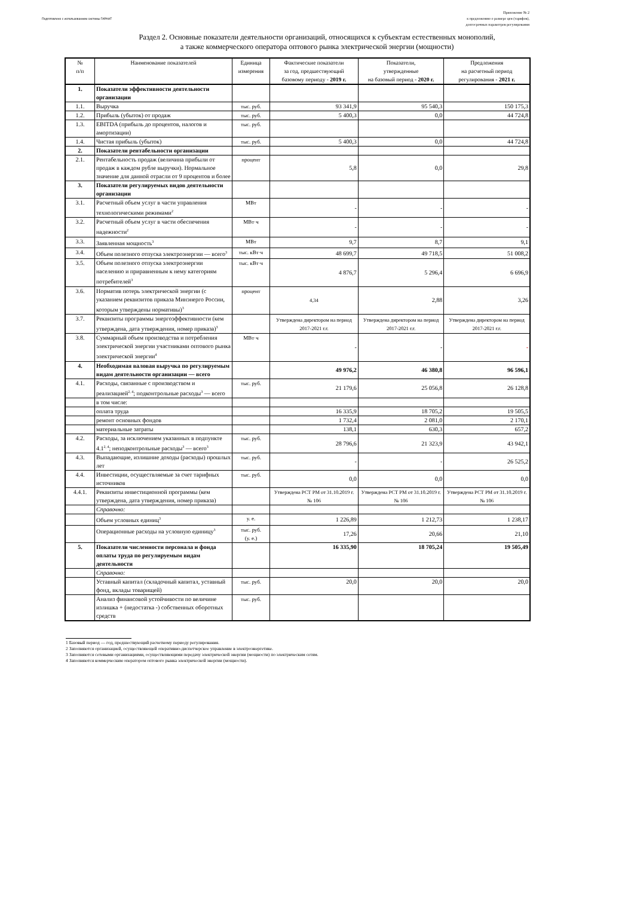Подготовлено с использованием системы ГАРАНТ
Приложение № 2
к предложению о размере цен (тарифов),
долгосрочных параметров регулирования
Раздел 2. Основные показатели деятельности организаций, относящихся к субъектам естественных монополий,
а также коммерческого оператора оптового рынка электрической энергии (мощности)
| № п/п | Наименование показателей | Единица измерения | Фактические показатели за год, предшествующий базовому периоду - 2019 г. | Показатели, утвержденные на базовый период - 2020 г. | Предложения на расчетный период регулирования - 2021 г. |
| --- | --- | --- | --- | --- | --- |
| 1. | Показатели эффективности деятельности организации | | | | |
| 1.1. | Выручка | тыс. руб. | 93 341,9 | 95 540,3 | 150 175,3 |
| 1.2. | Прибыль (убыток) от продаж | тыс. руб. | 5 400,3 | 0,0 | 44 724,8 |
| 1.3. | EBITDA (прибыль до процентов, налогов и амортизации) | тыс. руб. | | | |
| 1.4. | Чистая прибыль (убыток) | тыс. руб. | 5 400,3 | 0,0 | 44 724,8 |
| 2. | Показатели рентабельности организации | | | | |
| 2.1. | Рентабельность продаж (величина прибыли от продаж в каждом рубле выручки). Нормальное значение для данной отрасли от 9 процентов и более | процент | 5,8 | 0,0 | 29,8 |
| 3. | Показатели регулируемых видов деятельности организации | | | | |
| 3.1. | Расчетный объем услуг в части управления технологическими режимами<sup>2</sup> | МВт | - | - | - |
| 3.2. | Расчетный объем услуг в части обеспечения надежности<sup>2</sup> | МВт·ч | - | - | - |
| 3.3. | Заявленная мощность<sup>3</sup> | МВт | 9,7 | 8,7 | 9,1 |
| 3.4. | Объем полезного отпуска электроэнергии — всего<sup>3</sup> | тыс. кВт·ч | 48 699,7 | 49 718,5 | 51 008,2 |
| 3.5. | Объем полезного отпуска электроэнергии населению и приравненным к нему категориям потребителей<sup>3</sup> | тыс. кВт·ч | 4 876,7 | 5 296,4 | 6 696,9 |
| 3.6. | Норматив потерь электрической энергии (с указанием реквизитов приказа Минэнерго России, которым утверждены нормативы)<sup>3</sup> | процент | 4,34 | 2,88 | 3,26 |
| 3.7. | Реквизиты программы энергоэффективности (кем утверждена, дата утверждения, номер приказа)<sup>3</sup> | | Утверждена директором на период 2017-2021 г.г. | Утверждена директором на период 2017-2021 г.г. | Утверждена директором на период 2017-2021 г.г. |
| 3.8. | Суммарный объем производства и потребления электрической энергии участниками оптового рынка электрической энергии<sup>4</sup> | МВт·ч | - | - | - |
| 4. | Необходимая валовая выручка по регулируемым видам деятельности организации — всего | | 49 976,2 | 46 380,8 | 96 596,1 |
| 4.1. | Расходы, связанные с производством и реализацией<sup>2, 4</sup>; подконтрольные расходы<sup>3</sup> — всего | тыс. руб. | 21 179,6 | 25 056,8 | 26 128,8 |
| | в том числе: | | | | |
| | оплата труда | | 16 335,9 | 18 705,2 | 19 505,5 |
| | ремонт основных фондов | | 1 732,4 | 2 081,0 | 2 170,1 |
| | материальные затраты | | 138,1 | 630,3 | 657,2 |
| 4.2. | Расходы, за исключением указанных в подпункте 4.1<sup>2, 4</sup>; неподконтрольные расходы<sup>3</sup> — всего<sup>3</sup> | тыс. руб. | 28 796,6 | 21 323,9 | 43 942,1 |
| 4.3. | Выпадающие, излишние доходы (расходы) прошлых лет | тыс. руб. | - | - | 26 525,2 |
| 4.4. | Инвестиции, осуществляемые за счет тарифных источников | тыс. руб. | 0,0 | 0,0 | 0,0 |
| 4.4.1. | Реквизиты инвестиционной программы (кем утверждена, дата утверждения, номер приказа) | | Утверждена РСТ РМ от 31.10.2019 г. № 106 | Утверждена РСТ РМ от 31.10.2019 г. № 106 | Утверждена РСТ РМ от 31.10.2019 г. № 106 |
| | Справочно: | | | | |
| | Объем условных единиц<sup>3</sup> | у. е. | 1 226,89 | 1 212,73 | 1 238,17 |
| | Операционные расходы на условную единицу<sup>3</sup> | тыс. руб. (у. е.) | 17,26 | 20,66 | 21,10 |
| 5. | Показатели численности персонала и фонда оплаты труда по регулируемым видам деятельности | | 16 335,90 | 18 705,24 | 19 505,49 |
| | Справочно: | | | | |
| | Уставный капитал (складочный капитал, уставный фонд, вклады товарищей) | тыс. руб. | 20,0 | 20,0 | 20,0 |
| | Анализ финансовой устойчивости по величине излишка + (недостатка -) собственных оборотных средств | тыс. руб. | | | |
1 Базовый период — год, предшествующий расчетному периоду регулирования.
2 Заполняются организацией, осуществляющей оперативно-диспетчерское управление в электроэнергетике.
3 Заполняются сетевыми организациями, осуществляющими передачу электрической энергии (мощности) по электрическим сетям.
4 Заполняются коммерческим оператором оптового рынка электрической энергии (мощности).